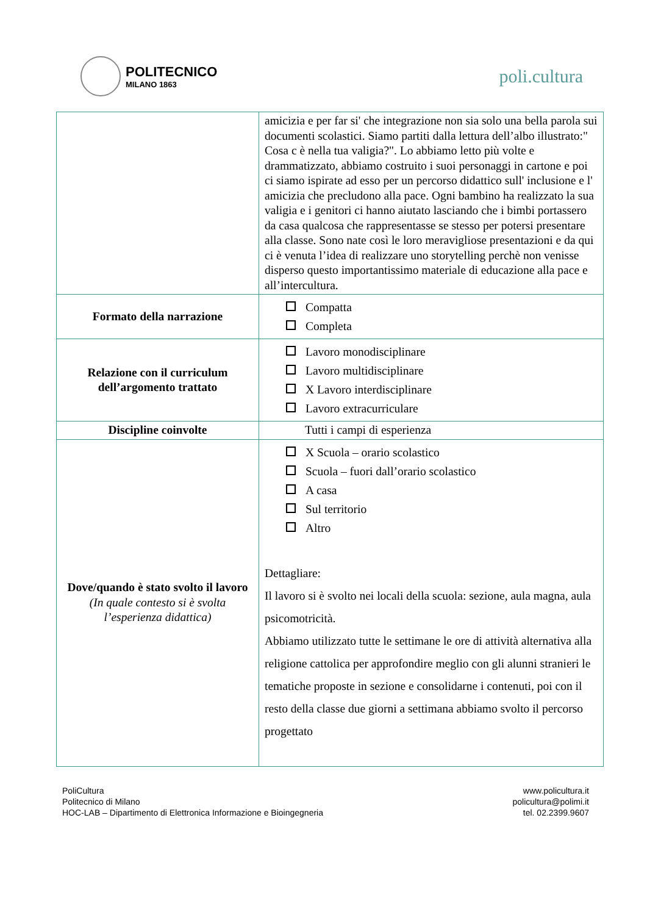POLITECNICO
MILANO 1863
poli.cultura
| | amicizia e per far si' che integrazione non sia solo una bella parola sui documenti scolastici. Siamo partiti dalla lettura dell’albo illustrato:" Cosa c è nella tua valigia?". Lo abbiamo letto più volte e drammatizzato, abbiamo costruito i suoi personaggi in cartone e poi ci siamo ispirate ad esso per un percorso didattico sull' inclusione e l' amicizia che precludono alla pace. Ogni bambino ha realizzato la sua valigia e i genitori ci hanno aiutato lasciando che i bimbi portassero da casa qualcosa che rappresentasse se stesso per potersi presentare alla classe. Sono nate così le loro meravigliose presentazioni e da qui ci è venuta l’idea di realizzare uno storytelling perchè non venisse disperso questo importantissimo materiale di educazione alla pace e all’intercultura. |
| Formato della narrazione | Compatta Completa |
| Relazione con il curriculum dell’argomento trattato | Lavoro monodisciplinare Lavoro multidisciplinare X Lavoro interdisciplinare Lavoro extracurriculare |
| Discipline coinvolte | Tutti i campi di esperienza |
| Dove/quando è stato svolto il lavoro (In quale contesto si è svolta l’esperienza didattica) | X Scuola – orario scolastico Scuola – fuori dall’orario scolastico A casa Sul territorio Altro Dettagliare: Il lavoro si è svolto nei locali della scuola: sezione, aula magna, aula psicomotricità. Abbiamo utilizzato tutte le settimane le ore di attività alternativa alla religione cattolica per approfondire meglio con gli alunni stranieri le tematiche proposte in sezione e consolidarne i contenuti, poi con il resto della classe due giorni a settimana abbiamo svolto il percorso progettato |
PoliCultura
Politecnico di Milano
HOC-LAB – Dipartimento di Elettronica Informazione e Bioingegneria
www.policultura.it
policultura@polimi.it
tel. 02.2399.9607